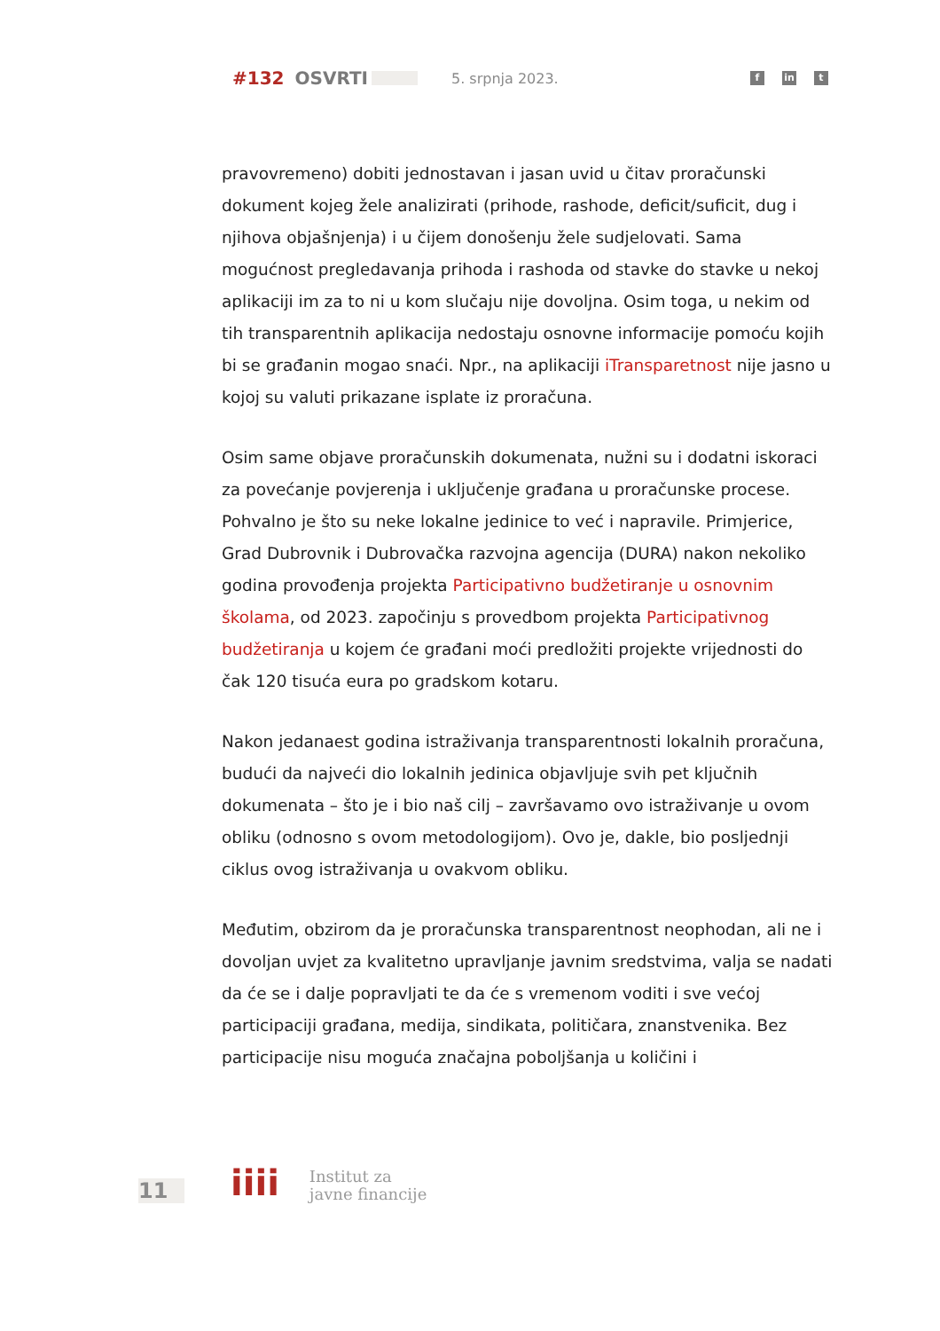#132 OSVRTI 5. srpnja 2023.
fin t
pravovremeno) dobiti jednostavan i jasan uvid u čitav proračunski dokument kojeg žele analizirati (prihode, rashode, deficit/suficit, dug i njihova objašnjenja) i u čijem donošenju žele sudjelovati. Sama mogućnost pregledavanja prihoda i rashoda od stavke do stavke u nekoj aplikaciji im za to ni u kom slučaju nije dovoljna. Osim toga, u nekim od tih transparentnih aplikacija nedostaju osnovne informacije pomoću kojih bi se građanin mogao snaći. Npr., na aplikaciji iTransparetnost nije jasno u kojoj su valuti prikazane isplate iz proračuna.
Osim same objave proračunskih dokumenata, nužni su i dodatni iskoraci za povećanje povjerenja i uključenje građana u proračunske procese. Pohvalno je što su neke lokalne jedinice to već i napravile. Primjerice, Grad Dubrovnik i Dubrovačka razvojna agencija (DURA) nakon nekoliko godina provođenja projekta Participativno budžetiranje u osnovnim školama, od 2023. započinju s provedbom projekta Participativnog budžetiranja u kojem će građani moći predložiti projekte vrijednosti do čak 120 tisuća eura po gradskom kotaru.
Nakon jedanaest godina istraživanja transparentnosti lokalnih proračuna, budući da najveći dio lokalnih jedinica objavljuje svih pet ključnih dokumenata – što je i bio naš cilj – završavamo ovo istraživanje u ovom obliku (odnosno s ovom metodologijom). Ovo je, dakle, bio posljednji ciklus ovog istraživanja u ovakvom obliku.
Međutim, obzirom da je proračunska transparentnost neophodan, ali ne i dovoljan uvjet za kvalitetno upravljanje javnim sredstvima, valja se nadati da će se i dalje popravljati te da će s vremenom voditi i sve većoj participaciji građana, medija, sindikata, političara, znanstvenika. Bez participacije nisu moguća značajna poboljšanja u količini i
11 iiii
Institut za
javne financije